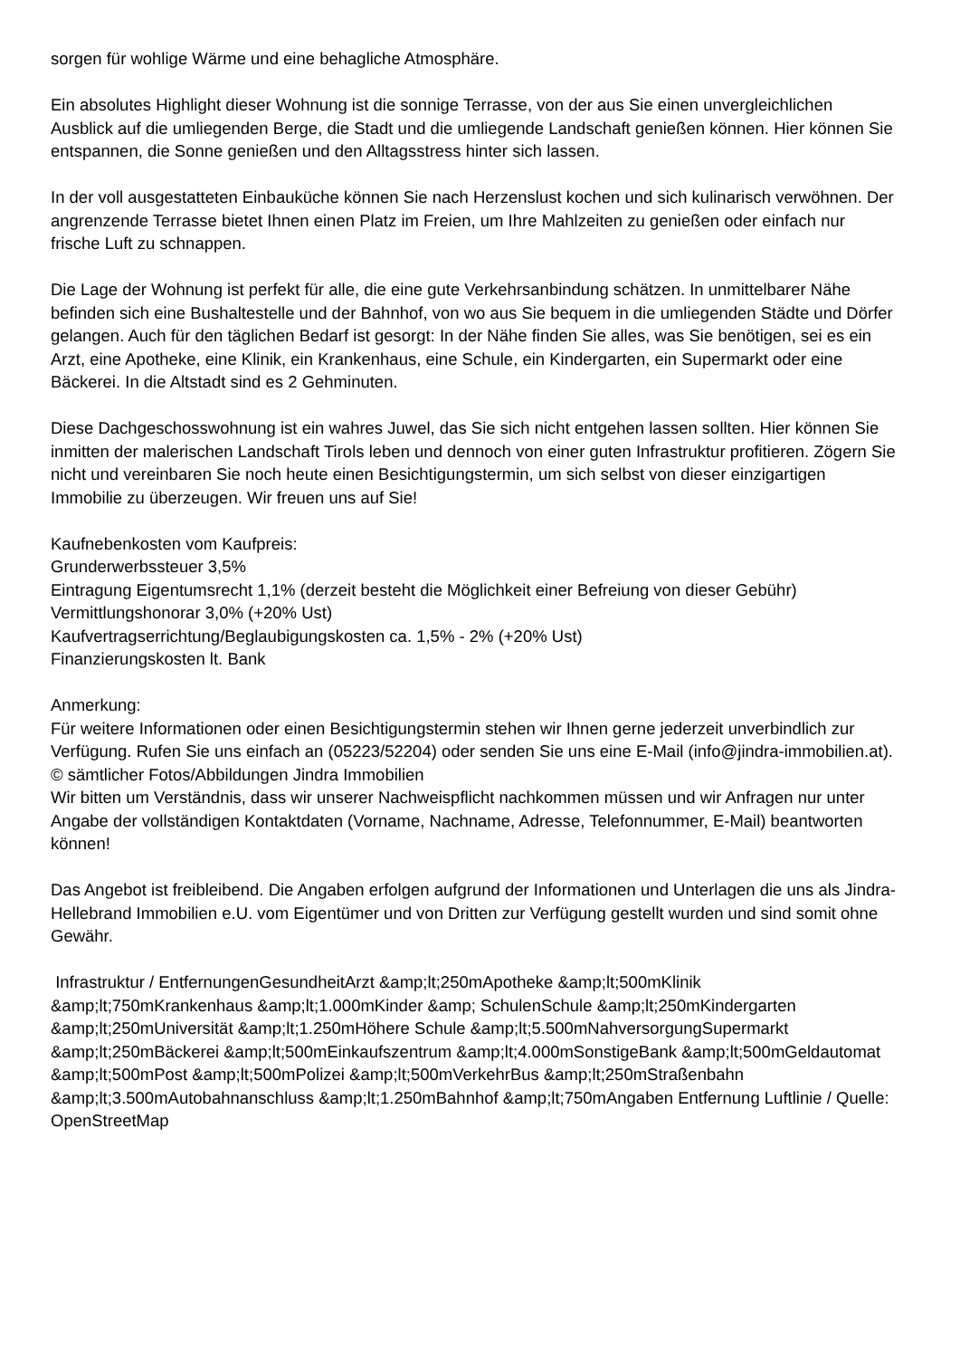sorgen für wohlige Wärme und eine behagliche Atmosphäre.
Ein absolutes Highlight dieser Wohnung ist die sonnige Terrasse, von der aus Sie einen unvergleichlichen Ausblick auf die umliegenden Berge, die Stadt und die umliegende Landschaft genießen können. Hier können Sie entspannen, die Sonne genießen und den Alltagsstress hinter sich lassen.
In der voll ausgestatteten Einbauküche können Sie nach Herzenslust kochen und sich kulinarisch verwöhnen. Der angrenzende Terrasse bietet Ihnen einen Platz im Freien, um Ihre Mahlzeiten zu genießen oder einfach nur frische Luft zu schnappen.
Die Lage der Wohnung ist perfekt für alle, die eine gute Verkehrsanbindung schätzen. In unmittelbarer Nähe befinden sich eine Bushaltestelle und der Bahnhof, von wo aus Sie bequem in die umliegenden Städte und Dörfer gelangen. Auch für den täglichen Bedarf ist gesorgt: In der Nähe finden Sie alles, was Sie benötigen, sei es ein Arzt, eine Apotheke, eine Klinik, ein Krankenhaus, eine Schule, ein Kindergarten, ein Supermarkt oder eine Bäckerei. In die Altstadt sind es 2 Gehminuten.
Diese Dachgeschosswohnung ist ein wahres Juwel, das Sie sich nicht entgehen lassen sollten. Hier können Sie inmitten der malerischen Landschaft Tirols leben und dennoch von einer guten Infrastruktur profitieren. Zögern Sie nicht und vereinbaren Sie noch heute einen Besichtigungstermin, um sich selbst von dieser einzigartigen Immobilie zu überzeugen. Wir freuen uns auf Sie!
Kaufnebenkosten vom Kaufpreis:
Grunderwerbssteuer 3,5%
Eintragung Eigentumsrecht 1,1% (derzeit besteht die Möglichkeit einer Befreiung von dieser Gebühr)
Vermittlungshonorar 3,0% (+20% Ust)
Kaufvertragserrichtung/Beglaubigungskosten ca. 1,5% - 2% (+20% Ust)
Finanzierungskosten lt. Bank
Anmerkung:
Für weitere Informationen oder einen Besichtigungstermin stehen wir Ihnen gerne jederzeit unverbindlich zur Verfügung. Rufen Sie uns einfach an (05223/52204) oder senden Sie uns eine E-Mail (info@jindra-immobilien.at).
© sämtlicher Fotos/Abbildungen Jindra Immobilien
Wir bitten um Verständnis, dass wir unserer Nachweispflicht nachkommen müssen und wir Anfragen nur unter Angabe der vollständigen Kontaktdaten (Vorname, Nachname, Adresse, Telefonnummer, E-Mail) beantworten können!
Das Angebot ist freibleibend. Die Angaben erfolgen aufgrund der Informationen und Unterlagen die uns als Jindra-Hellebrand Immobilien e.U. vom Eigentümer und von Dritten zur Verfügung gestellt wurden und sind somit ohne Gewähr.
Infrastruktur / EntfernungenGesundheitArzt &amp;lt;250mApotheke &amp;lt;500mKlinik &amp;lt;750mKrankenhaus &amp;lt;1.000mKinder &amp; SchulenSchule &amp;lt;250mKindergarten &amp;lt;250mUniversität &amp;lt;1.250mHöhere Schule &amp;lt;5.500mNahversorgungSupermarkt &amp;lt;250mBäckerei &amp;lt;500mEinkaufszentrum &amp;lt;4.000mSonstigeBank &amp;lt;500mGeldautomat &amp;lt;500mPost &amp;lt;500mPolizei &amp;lt;500mVerkehrBus &amp;lt;250mStraßenbahn &amp;lt;3.500mAutobahnanschluss &amp;lt;1.250mBahnhof &amp;lt;750mAngaben Entfernung Luftlinie / Quelle: OpenStreetMap